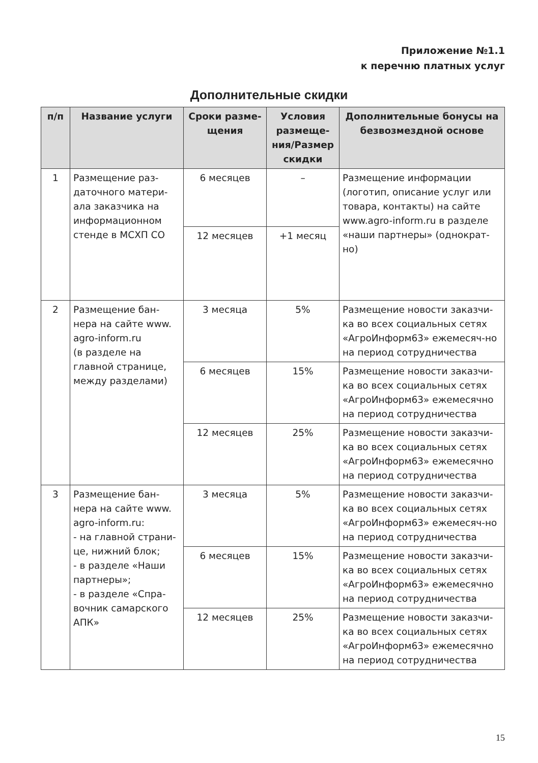Приложение №1.1
к перечню платных услуг
Дополнительные скидки
| п/п | Название услуги | Сроки разме-щения | Условия размеще-ния/Размер скидки | Дополнительные бонусы на безвозмездной основе |
| --- | --- | --- | --- | --- |
| 1 | Размещение раз-даточного матери-ала заказчика на информационном стенде в МСХП СО | 6 месяцев | – | Размещение информации (логотип, описание услуг или товара, контакты) на сайте www.agro-inform.ru в разделе «наши партнеры» (однократ-но) |
| | | 12 месяцев | +1 месяц | |
| 2 | Размещение бан-нера на сайте www. agro-inform.ru (в разделе на главной странице, между разделами) | 3 месяца | 5% | Размещение новости заказчи-ка во всех социальных сетях «АгроИнформ63» ежемесяч-но на период сотрудничества |
| | | 6 месяцев | 15% | Размещение новости заказчи-ка во всех социальных сетях «АгроИнформ63» ежемесячно на период сотрудничества |
| | | 12 месяцев | 25% | Размещение новости заказчи-ка во всех социальных сетях «АгроИнформ63» ежемесячно на период сотрудничества |
| 3 | Размещение бан-нера на сайте www. agro-inform.ru: - на главной страни-це, нижний блок; - в разделе «Наши партнеры»; - в разделе «Спра-вочник самарского АПК» | 3 месяца | 5% | Размещение новости заказчи-ка во всех социальных сетях «АгроИнформ63» ежемесяч-но на период сотрудничества |
| | | 6 месяцев | 15% | Размещение новости заказчи-ка во всех социальных сетях «АгроИнформ63» ежемесячно на период сотрудничества |
| | | 12 месяцев | 25% | Размещение новости заказчи-ка во всех социальных сетях «АгроИнформ63» ежемесячно на период сотрудничества |
15